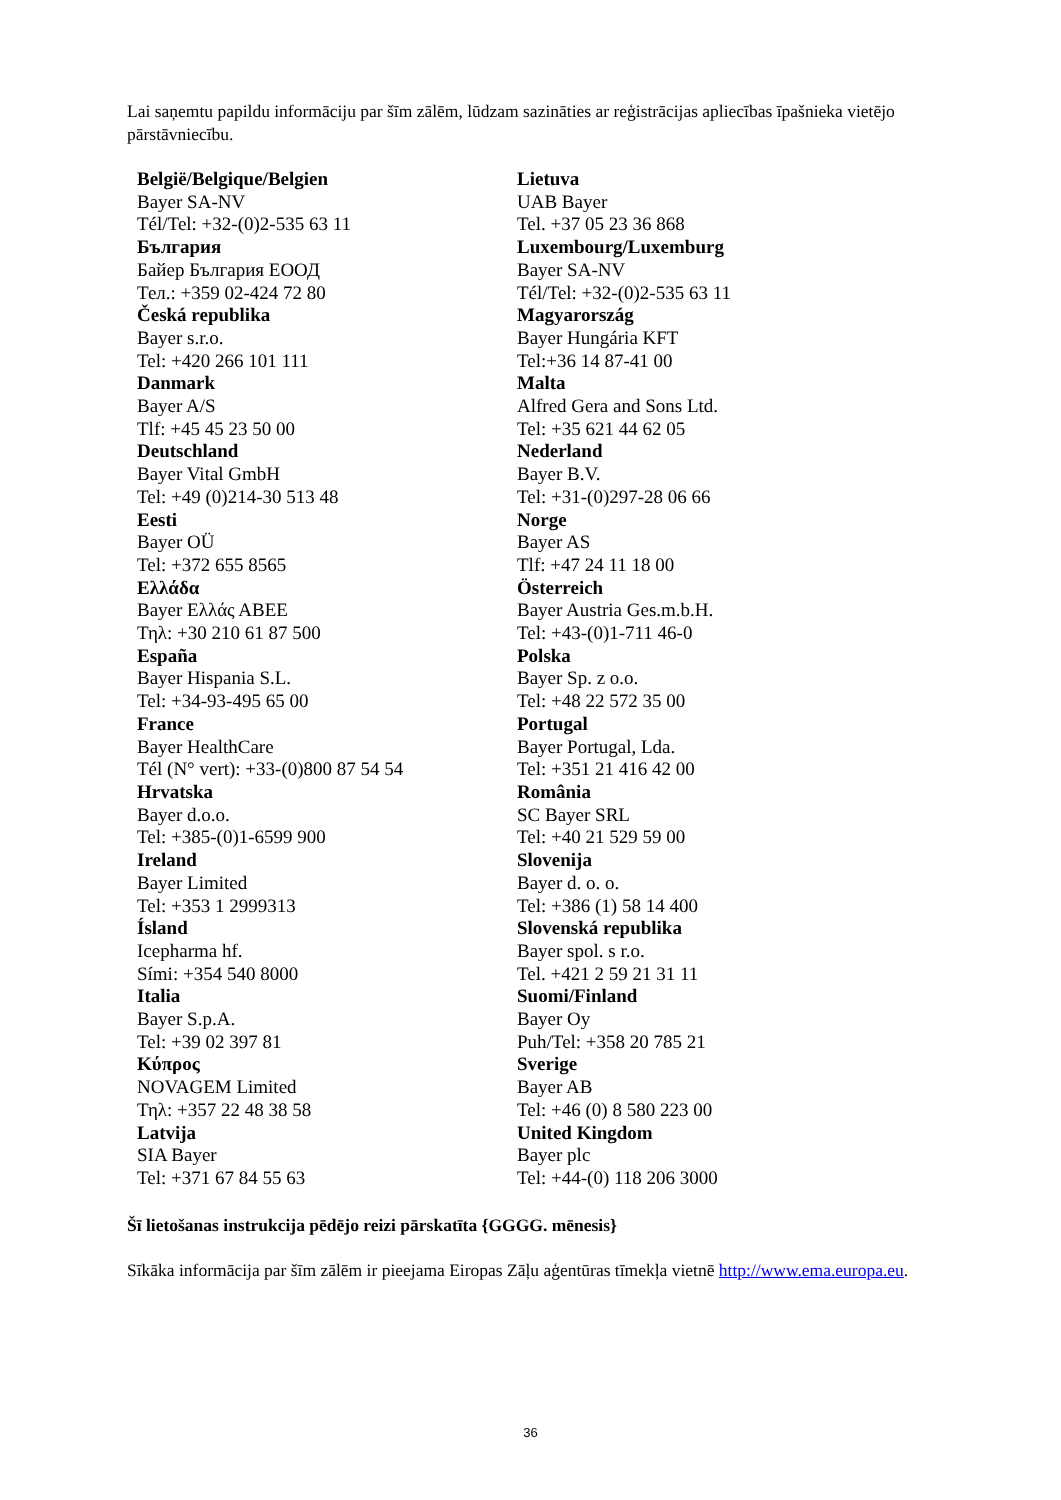Lai saņemtu papildu informāciju par šīm zālēm, lūdzam sazināties ar reģistrācijas apliecības īpašnieka vietējo pārstāvniecību.
| België/Belgique/Belgien Bayer SA-NV Tél/Tel: +32-(0)2-535 63 11 България Байер България ЕООД Тел.: +359 02-424 72 80 Česká republika Bayer s.r.o. Tel: +420 266 101 111 Danmark Bayer A/S Tlf: +45 45 23 50 00 Deutschland Bayer Vital GmbH Tel: +49 (0)214-30 513 48 Eesti Bayer OÜ Tel: +372 655 8565 Ελλάδα Bayer Ελλάς ΑΒΕΕ Τηλ: +30 210 61 87 500 España Bayer Hispania S.L. Tel: +34-93-495 65 00 France Bayer HealthCare Tél (N° vert): +33-(0)800 87 54 54 Hrvatska Bayer d.o.o. Tel: +385-(0)1-6599 900 Ireland Bayer Limited Tel: +353 1 2999313 Ísland Icepharma hf. Sími: +354 540 8000 Italia Bayer S.p.A. Tel: +39 02 397 81 Κύπρος NOVAGEM Limited Τηλ: +357 22 48 38 58 Latvija SIA Bayer Tel: +371 67 84 55 63 | Lietuva UAB Bayer Tel. +37 05 23 36 868 Luxembourg/Luxemburg Bayer SA-NV Tél/Tel: +32-(0)2-535 63 11 Magyarország Bayer Hungária KFT Tel:+36 14 87-41 00 Malta Alfred Gera and Sons Ltd. Tel: +35 621 44 62 05 Nederland Bayer B.V. Tel: +31-(0)297-28 06 66 Norge Bayer AS Tlf: +47 24 11 18 00 Österreich Bayer Austria Ges.m.b.H. Tel: +43-(0)1-711 46-0 Polska Bayer Sp. z o.o. Tel: +48 22 572 35 00 Portugal Bayer Portugal, Lda. Tel: +351 21 416 42 00 România SC Bayer SRL Tel: +40 21 529 59 00 Slovenija Bayer d. o. o. Tel: +386 (1) 58 14 400 Slovenská republika Bayer spol. s r.o. Tel. +421 2 59 21 31 11 Suomi/Finland Bayer Oy Puh/Tel: +358 20 785 21 Sverige Bayer AB Tel: +46 (0) 8 580 223 00 United Kingdom Bayer plc Tel: +44-(0) 118 206 3000 |
Šī lietošanas instrukcija pēdējo reizi pārskatīta {GGGG. mēnesis}
Sīkāka informācija par šīm zālēm ir pieejama Eiropas Zāļu aģentūras tīmekļa vietnē http://www.ema.europa.eu.
36